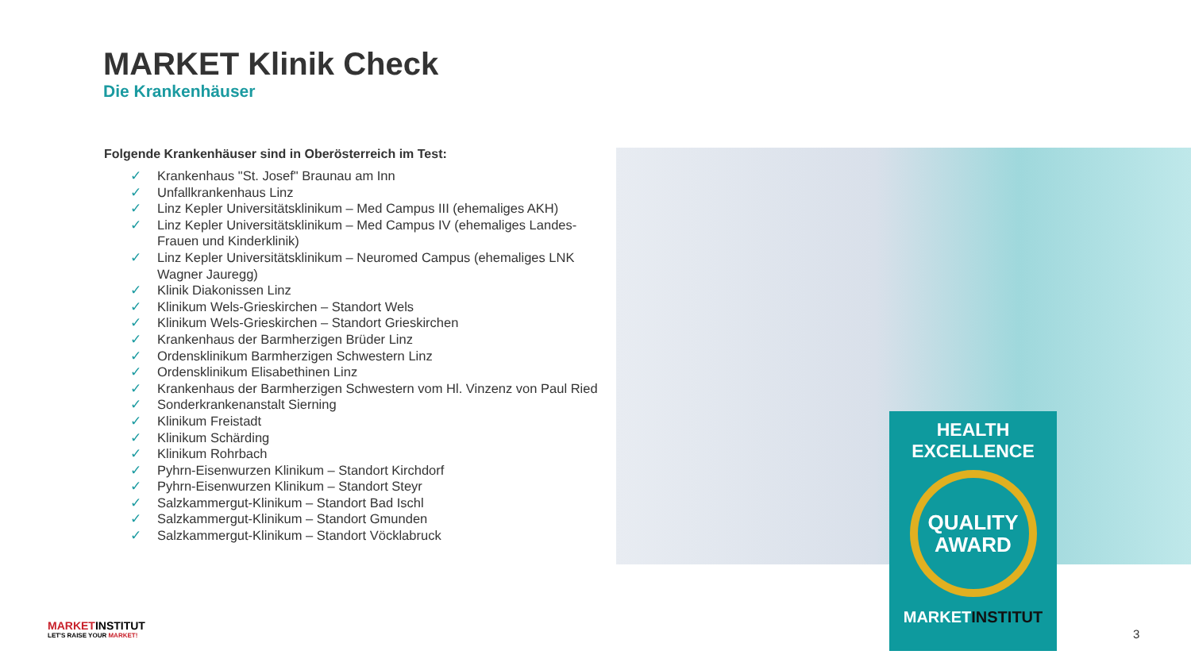MARKET Klinik Check
Die Krankenhäuser
Folgende Krankenhäuser sind in Oberösterreich im Test:
✓ Krankenhaus "St. Josef" Braunau am Inn
✓ Unfallkrankenhaus Linz
✓ Linz Kepler Universitätsklinikum – Med Campus III (ehemaliges AKH)
✓ Linz Kepler Universitätsklinikum – Med Campus IV (ehemaliges Landes-Frauen und Kinderklinik)
✓ Linz Kepler Universitätsklinikum – Neuromed Campus (ehemaliges LNK Wagner Jauregg)
✓ Klinik Diakonissen Linz
✓ Klinikum Wels-Grieskirchen – Standort Wels
✓ Klinikum Wels-Grieskirchen – Standort Grieskirchen
✓ Krankenhaus der Barmherzigen Brüder Linz
✓ Ordensklinikum Barmherzigen Schwestern Linz
✓ Ordensklinikum Elisabethinen Linz
✓ Krankenhaus der Barmherzigen Schwestern vom Hl. Vinzenz von Paul Ried
✓ Sonderkrankenanstalt Sierning
✓ Klinikum Freistadt
✓ Klinikum Schärding
✓ Klinikum Rohrbach
✓ Pyhrn-Eisenwurzen Klinikum – Standort Kirchdorf
✓ Pyhrn-Eisenwurzen Klinikum – Standort Steyr
✓ Salzkammergut-Klinikum – Standort Bad Ischl
✓ Salzkammergut-Klinikum – Standort Gmunden
✓ Salzkammergut-Klinikum – Standort Vöcklabruck
HEALTH
EXCELLENCE
QUALITY
AWARD
MARKETINSTITUT
MARKETINSTITUT
LET'S RAISE YOUR MARKET!
3